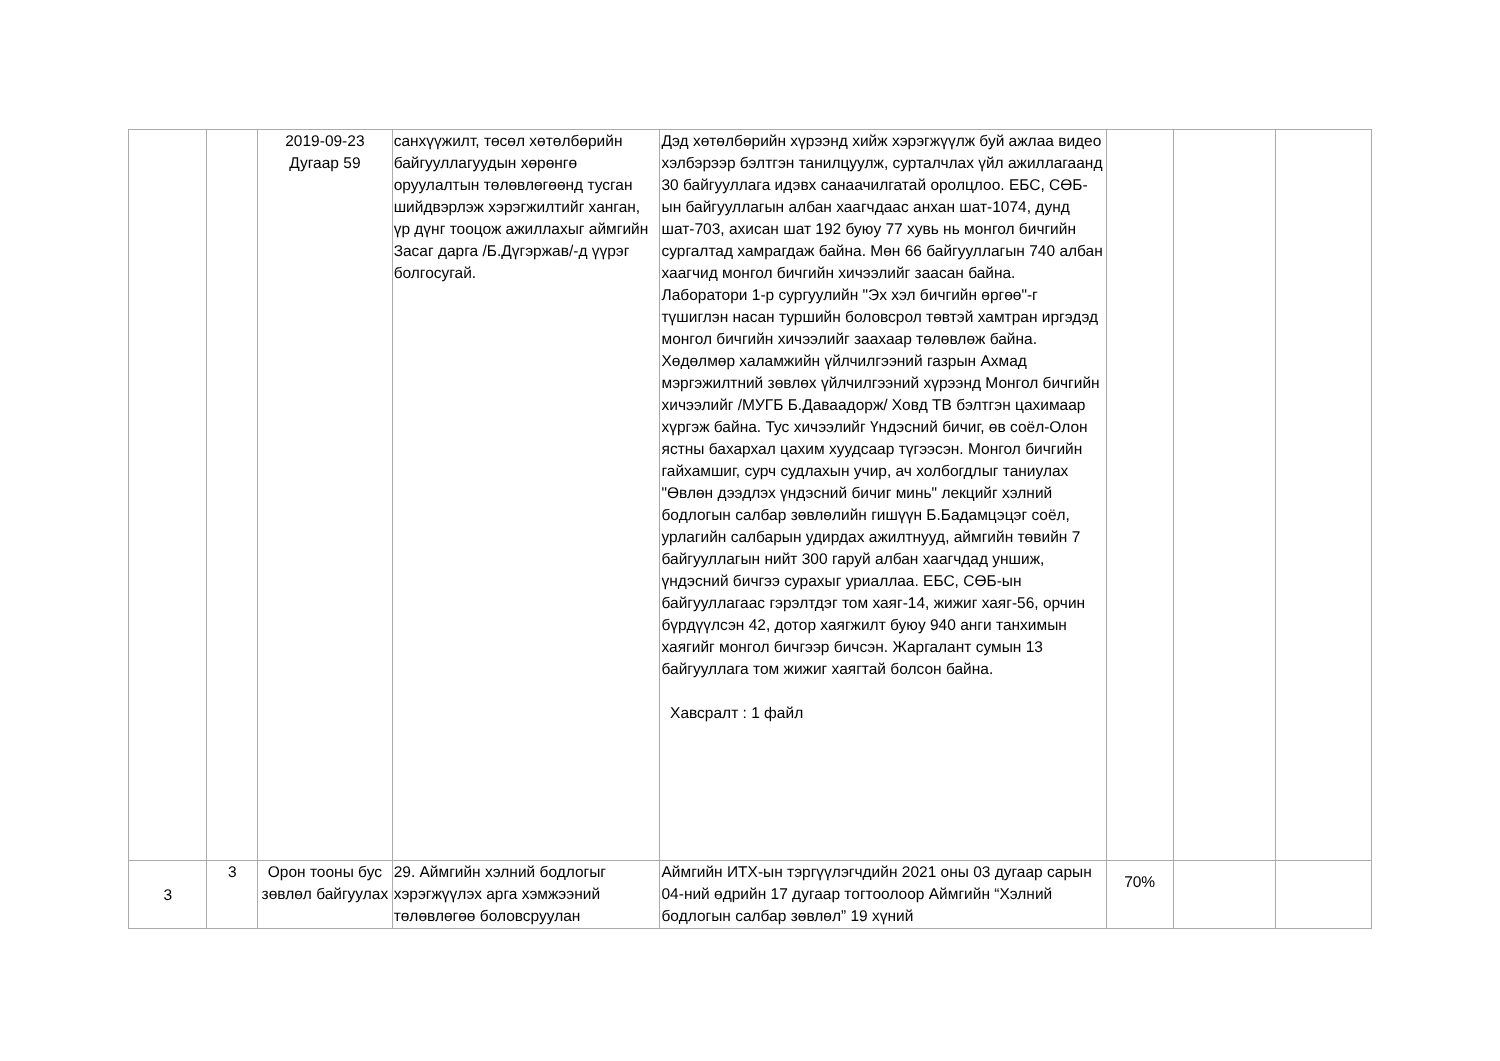| | | 2019-09-23 Дугаар 59 | санхүүжилт, төсөл хөтөлбөрийн байгууллагуудын хөрөнгө оруулалтын төлөвлөгөөнд тусган шийдвэрлэж хэрэгжилтийг ханган, үр дүнг тооцож ажиллахыг аймгийн Засаг дарга /Б.Дүгэржав/-д үүрэг болгосугай. | Дэд хөтөлбөрийн хүрээнд хийж хэрэгжүүлж буй ажлаа видео хэлбэрээр бэлтгэн танилцуулж, сурталчлах үйл ажиллагаанд 30 байгууллага идэвх санаачилгатай оролцлоо. ЕБС, СӨБ-ын байгууллагын албан хаагчдаас анхан шат-1074, дунд шат-703, ахисан шат 192 буюу 77 хувь нь монгол бичгийн сургалтад хамрагдаж байна. Мөн 66 байгууллагын 740 албан хаагчид монгол бичгийн хичээлийг заасан байна. Лаборатори 1-р сургуулийн "Эх хэл бичгийн өргөө"-г түшиглэн насан туршийн боловсрол төвтэй хамтран иргэдэд монгол бичгийн хичээлийг заахаар төлөвлөж байна. Хөдөлмөр халамжийн үйлчилгээний газрын Ахмад мэргэжилтний зөвлөх үйлчилгээний хүрээнд Монгол бичгийн хичээлийг /МУГБ Б.Даваадорж/ Ховд ТВ бэлтгэн цахимаар хүргэж байна. Тус хичээлийг Үндэсний бичиг, өв соёл-Олон ястны бахархал цахим хуудсаар түгээсэн. Монгол бичгийн гайхамшиг, сурч судлахын учир, ач холбогдлыг таниулах "Өвлөн дээдлэх үндэсний бичиг минь" лекцийг хэлний бодлогын салбар зөвлөлийн гишүүн Б.Бадамцэцэг соёл, урлагийн салбарын удирдах ажилтнууд, аймгийн төвийн 7 байгууллагын нийт 300 гаруй албан хаагчдад уншиж, үндэсний бичгээ сурахыг уриаллаа. ЕБС, СӨБ-ын байгууллагаас гэрэлтдэг том хаяг-14, жижиг хаяг-56, орчин бүрдүүлсэн 42, дотор хаягжилт буюу 940 анги танхимын хаягийг монгол бичгээр бичсэн. Жаргалант сумын 13 байгууллага том жижиг хаягтай болсон байна. Хавсралт : 1 файл | | | |
| 3 | 3 | Орон тооны бус зөвлөл байгуулах | 29. Аймгийн хэлний бодлогыг хэрэгжүүлэх арга хэмжээний төлөвлөгөө боловсруулан | Аймгийн ИТХ-ын тэргүүлэгчдийн 2021 оны 03 дугаар сарын 04-ний өдрийн 17 дугаар тогтоолоор Аймгийн “Хэлний бодлогын салбар зөвлөл” 19 хүний | 70% | | |